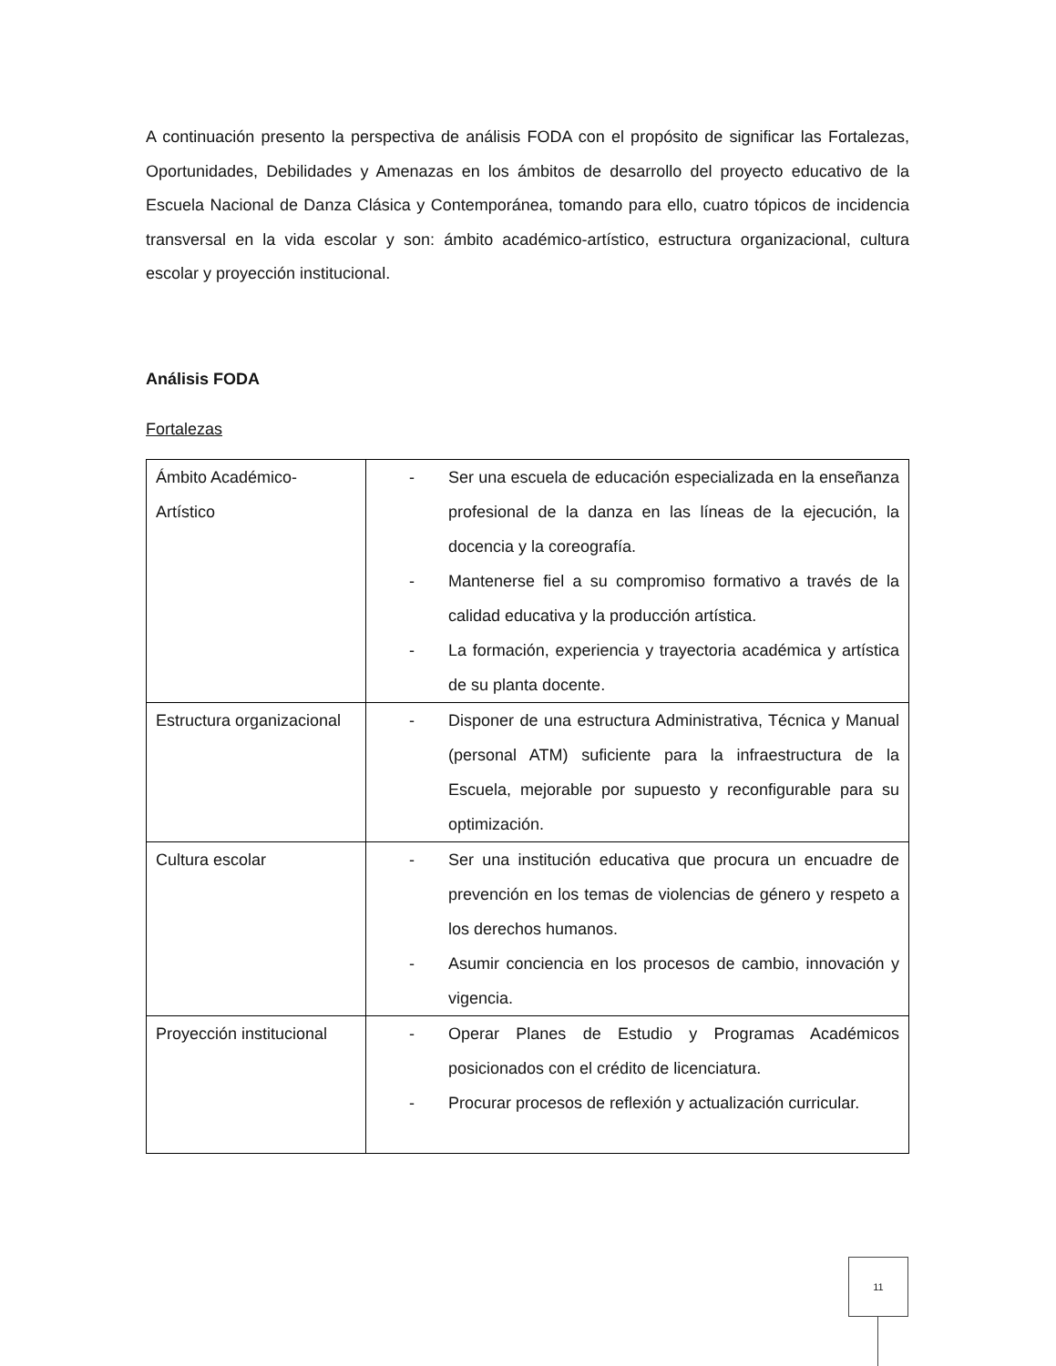A continuación presento la perspectiva de análisis FODA con el propósito de significar las Fortalezas, Oportunidades, Debilidades y Amenazas en los ámbitos de desarrollo del proyecto educativo de la Escuela Nacional de Danza Clásica y Contemporánea, tomando para ello, cuatro tópicos de incidencia transversal en la vida escolar y son: ámbito académico-artístico, estructura organizacional, cultura escolar y proyección institucional.
Análisis FODA
Fortalezas
| Ámbito Académico- Artístico | - Ser una escuela de educación especializada en la enseñanza profesional de la danza en las líneas de la ejecución, la docencia y la coreografía. - Mantenerse fiel a su compromiso formativo a través de la calidad educativa y la producción artística. - La formación, experiencia y trayectoria académica y artística de su planta docente. |
| Estructura organizacional | - Disponer de una estructura Administrativa, Técnica y Manual (personal ATM) suficiente para la infraestructura de la Escuela, mejorable por supuesto y reconfigurable para su optimización. |
| Cultura escolar | - Ser una institución educativa que procura un encuadre de prevención en los temas de violencias de género y respeto a los derechos humanos. - Asumir conciencia en los procesos de cambio, innovación y vigencia. |
| Proyección institucional | - Operar Planes de Estudio y Programas Académicos posicionados con el crédito de licenciatura. - Procurar procesos de reflexión y actualización curricular. |
11